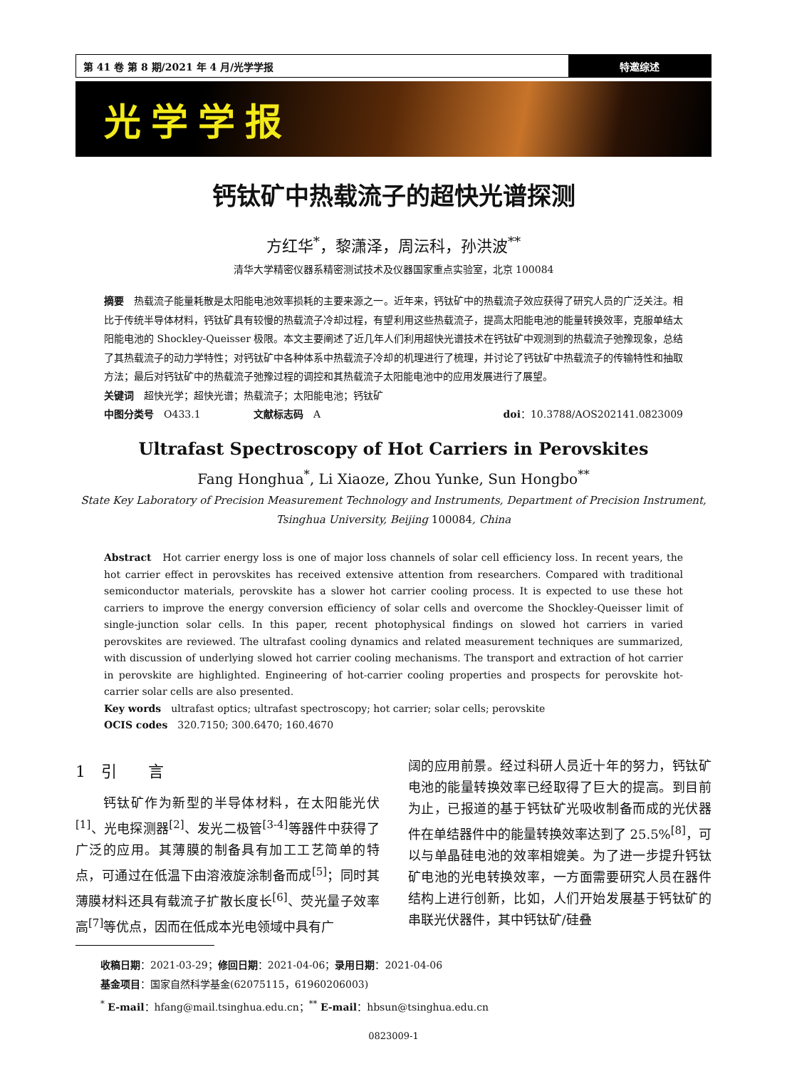第 41 卷 第 8 期/2021 年 4 月/光学学报
特邀综述
光学学报
钙钛矿中热载流子的超快光谱探测
方红华<sup>*</sup>，黎潇泽，周沄科，孙洪波<sup>**</sup>
清华大学精密仪器系精密测试技术及仪器国家重点实验室，北京 100084
摘要　热载流子能量耗散是太阳能电池效率损耗的主要来源之一。近年来，钙钛矿中的热载流子效应获得了研究人员的广泛关注。相比于传统半导体材料，钙钛矿具有较慢的热载流子冷却过程，有望利用这些热载流子，提高太阳能电池的能量转换效率，克服单结太阳能电池的 Shockley-Queisser 极限。本文主要阐述了近几年人们利用超快光谱技术在钙钛矿中观测到的热载流子弛豫现象，总结了其热载流子的动力学特性；对钙钛矿中各种体系中热载流子冷却的机理进行了梳理，并讨论了钙钛矿中热载流子的传输特性和抽取方法；最后对钙钛矿中的热载流子弛豫过程的调控和其热载流子太阳能电池中的应用发展进行了展望。
关键词　超快光学；超快光谱；热载流子；太阳能电池；钙钛矿
中图分类号　O433.1 文献标志码　A doi：10.3788/AOS202141.0823009
Ultrafast Spectroscopy of Hot Carriers in Perovskites
Fang Honghua<sup>*</sup>, Li Xiaoze, Zhou Yunke, Sun Hongbo<sup>**</sup>
State Key Laboratory of Precision Measurement Technology and Instruments, Department of Precision Instrument,
Tsinghua University, Beijing 100084, China
Abstract　Hot carrier energy loss is one of major loss channels of solar cell efficiency loss. In recent years, the hot carrier effect in perovskites has received extensive attention from researchers. Compared with traditional semiconductor materials, perovskite has a slower hot carrier cooling process. It is expected to use these hot carriers to improve the energy conversion efficiency of solar cells and overcome the Shockley-Queisser limit of single-junction solar cells. In this paper, recent photophysical findings on slowed hot carriers in varied perovskites are reviewed. The ultrafast cooling dynamics and related measurement techniques are summarized, with discussion of underlying slowed hot carrier cooling mechanisms. The transport and extraction of hot carrier in perovskite are highlighted. Engineering of hot-carrier cooling properties and prospects for perovskite hot-carrier solar cells are also presented.
Key words　ultrafast optics; ultrafast spectroscopy; hot carrier; solar cells; perovskite
OCIS codes　320.7150; 300.6470; 160.4670
1　引　　言
　　钙钛矿作为新型的半导体材料，在太阳能光伏<sup>[1]</sup>、光电探测器<sup>[2]</sup>、发光二极管<sup>[3-4]</sup>等器件中获得了广泛的应用。其薄膜的制备具有加工工艺简单的特点，可通过在低温下由溶液旋涂制备而成<sup>[5]</sup>；同时其薄膜材料还具有载流子扩散长度长<sup>[6]</sup>、荧光量子效率高<sup>[7]</sup>等优点，因而在低成本光电领域中具有广
阔的应用前景。经过科研人员近十年的努力，钙钛矿电池的能量转换效率已经取得了巨大的提高。到目前为止，已报道的基于钙钛矿光吸收制备而成的光伏器件在单结器件中的能量转换效率达到了 25.5%<sup>[8]</sup>，可以与单晶硅电池的效率相媲美。为了进一步提升钙钛矿电池的光电转换效率，一方面需要研究人员在器件结构上进行创新，比如，人们开始发展基于钙钛矿的串联光伏器件，其中钙钛矿/硅叠
收稿日期：2021-03-29；修回日期：2021-04-06；录用日期：2021-04-06
基金项目：国家自然科学基金(62075115，61960206003)
<sup>*</sup> E-mail：hfang@mail.tsinghua.edu.cn；<sup>**</sup> E-mail：hbsun@tsinghua.edu.cn
0823009-1